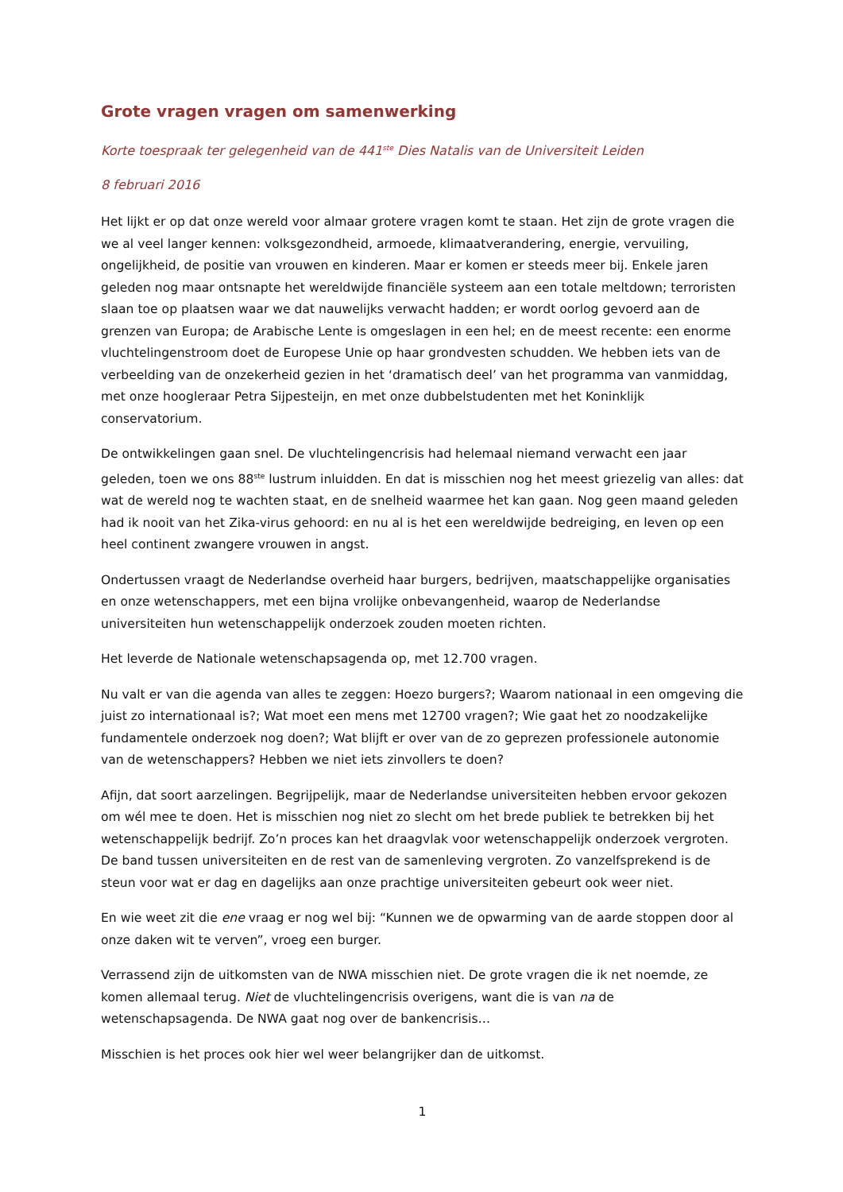Grote vragen vragen om samenwerking
Korte toespraak ter gelegenheid van de 441<sup>ste</sup> Dies Natalis van de Universiteit Leiden
8 februari 2016
Het lijkt er op dat onze wereld voor almaar grotere vragen komt te staan. Het zijn de grote vragen die we al veel langer kennen: volksgezondheid, armoede, klimaatverandering, energie, vervuiling, ongelijkheid, de positie van vrouwen en kinderen. Maar er komen er steeds meer bij. Enkele jaren geleden nog maar ontsnapte het wereldwijde financiële systeem aan een totale meltdown; terroristen slaan toe op plaatsen waar we dat nauwelijks verwacht hadden; er wordt oorlog gevoerd aan de grenzen van Europa; de Arabische Lente is omgeslagen in een hel; en de meest recente: een enorme vluchtelingenstroom doet de Europese Unie op haar grondvesten schudden. We hebben iets van de verbeelding van de onzekerheid gezien in het ‘dramatisch deel’ van het programma van vanmiddag, met onze hoogleraar Petra Sijpesteijn, en met onze dubbelstudenten met het Koninklijk conservatorium.
De ontwikkelingen gaan snel. De vluchtelingencrisis had helemaal niemand verwacht een jaar geleden, toen we ons 88<sup>ste</sup> lustrum inluidden. En dat is misschien nog het meest griezelig van alles: dat wat de wereld nog te wachten staat, en de snelheid waarmee het kan gaan. Nog geen maand geleden had ik nooit van het Zika-virus gehoord: en nu al is het een wereldwijde bedreiging, en leven op een heel continent zwangere vrouwen in angst.
Ondertussen vraagt de Nederlandse overheid haar burgers, bedrijven, maatschappelijke organisaties en onze wetenschappers, met een bijna vrolijke onbevangenheid, waarop de Nederlandse universiteiten hun wetenschappelijk onderzoek zouden moeten richten.
Het leverde de Nationale wetenschapsagenda op, met 12.700 vragen.
Nu valt er van die agenda van alles te zeggen: Hoezo burgers?; Waarom nationaal in een omgeving die juist zo internationaal is?; Wat moet een mens met 12700 vragen?; Wie gaat het zo noodzakelijke fundamentele onderzoek nog doen?; Wat blijft er over van de zo geprezen professionele autonomie van de wetenschappers? Hebben we niet iets zinvollers te doen?
Afijn, dat soort aarzelingen. Begrijpelijk, maar de Nederlandse universiteiten hebben ervoor gekozen om wél mee te doen. Het is misschien nog niet zo slecht om het brede publiek te betrekken bij het wetenschappelijk bedrijf. Zo’n proces kan het draagvlak voor wetenschappelijk onderzoek vergroten. De band tussen universiteiten en de rest van de samenleving vergroten. Zo vanzelfsprekend is de steun voor wat er dag en dagelijks aan onze prachtige universiteiten gebeurt ook weer niet.
En wie weet zit die ene vraag er nog wel bij: “Kunnen we de opwarming van de aarde stoppen door al onze daken wit te verven”, vroeg een burger.
Verrassend zijn de uitkomsten van de NWA misschien niet. De grote vragen die ik net noemde, ze komen allemaal terug. Niet de vluchtelingencrisis overigens, want die is van na de wetenschapsagenda. De NWA gaat nog over de bankencrisis…
Misschien is het proces ook hier wel weer belangrijker dan de uitkomst.
1